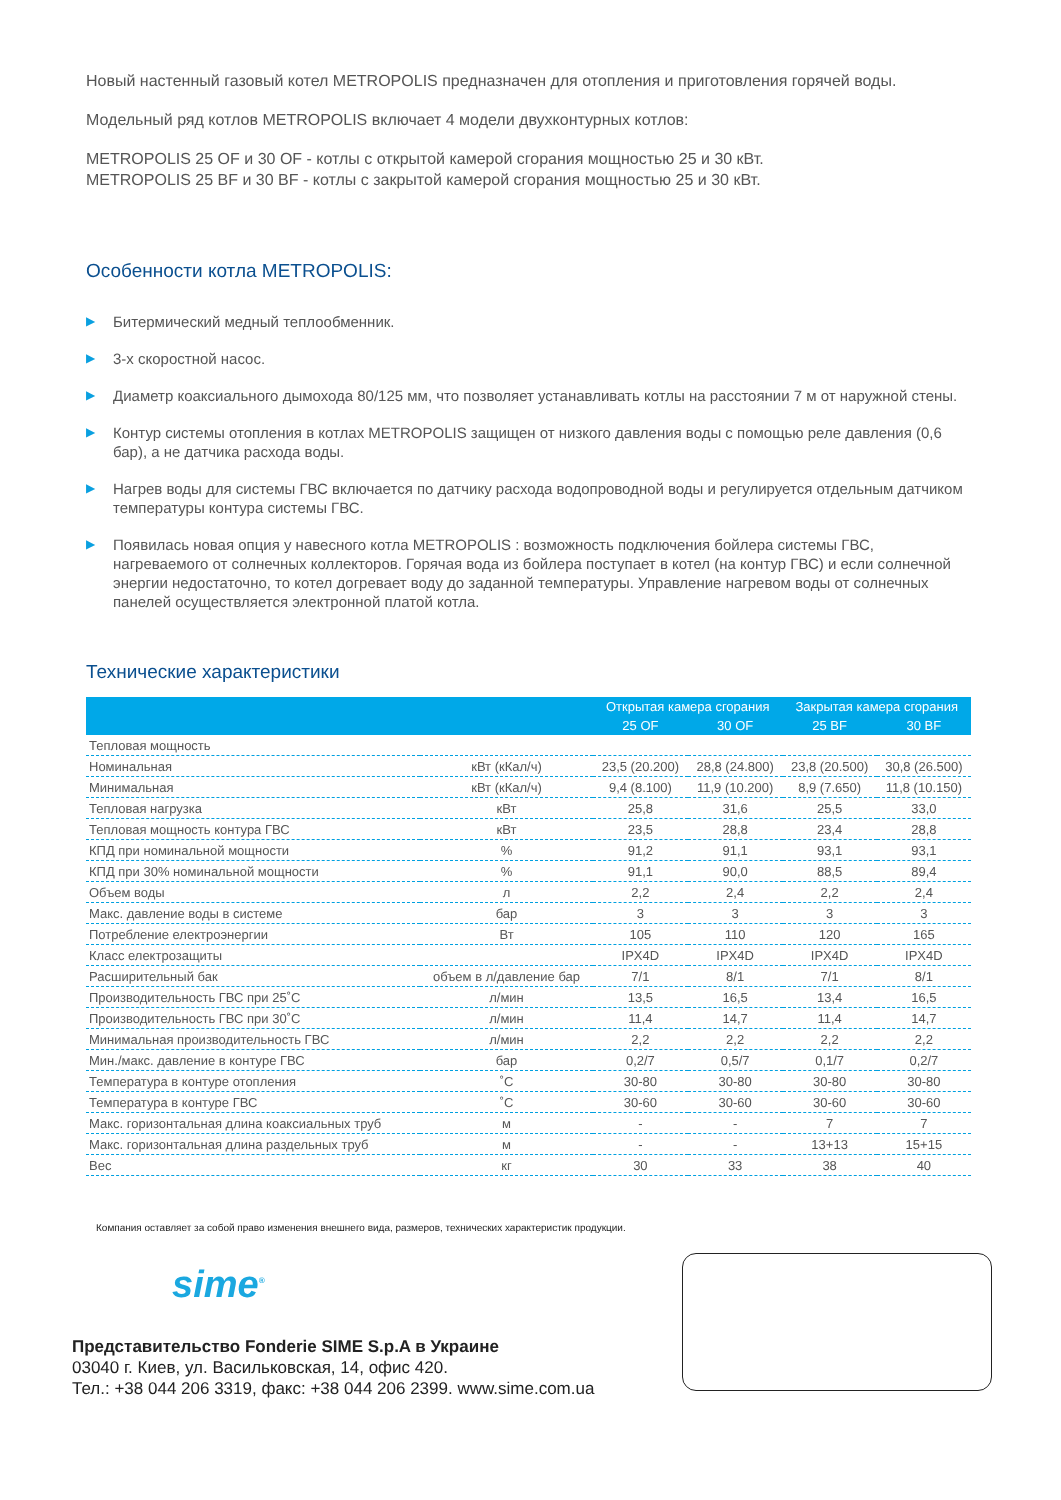Новый настенный газовый котел METROPOLIS предназначен для отопления и приготовления горячей воды.
Модельный ряд котлов METROPOLIS включает 4 модели двухконтурных котлов:
METROPOLIS 25 OF и 30 OF - котлы с открытой камерой сгорания мощностью 25 и 30 кВт.
METROPOLIS 25 BF и 30 BF - котлы с закрытой камерой сгорания мощностью 25 и 30 кВт.
Особенности котла METROPOLIS:
▶ Битермический медный теплообменник.
▶ 3-х скоростной насос.
▶ Диаметр коаксиального дымохода 80/125 мм, что позволяет устанавливать котлы на расстоянии 7 м от наружной стены.
▶ Контур системы отопления в котлах METROPOLIS защищен от низкого давления воды с помощью реле давления (0,6 бар), а не датчика расхода воды.
▶ Нагрев воды для системы ГВС включается по датчику расхода водопроводной воды и регулируется отдельным датчиком температуры контура системы ГВС.
▶ Появилась новая опция у навесного котла METROPOLIS : возможность подключения бойлера системы ГВС, нагреваемого от солнечных коллекторов. Горячая вода из бойлера поступает в котел (на контур ГВС) и если солнечной энергии недостаточно, то котел догревает воду до заданной температуры. Управление нагревом воды от солнечных панелей осуществляется электронной платой котла.
Технические характеристики
| | | Открытая камера сгорания | | Закрытая камера сгорания | |
| --- | --- | --- | --- | --- | --- |
| | | 25 OF | 30 OF | 25 BF | 30 BF |
| Тепловая мощность | | | | | |
| Номинальная | кВт (кКал/ч) | 23,5 (20.200) | 28,8 (24.800) | 23,8 (20.500) | 30,8 (26.500) |
| Минимальная | кВт (кКал/ч) | 9,4 (8.100) | 11,9 (10.200) | 8,9 (7.650) | 11,8 (10.150) |
| Тепловая нагрузка | кВт | 25,8 | 31,6 | 25,5 | 33,0 |
| Тепловая мощность контура ГВС | кВт | 23,5 | 28,8 | 23,4 | 28,8 |
| КПД при номинальной мощности | % | 91,2 | 91,1 | 93,1 | 93,1 |
| КПД при 30% номинальной мощности | % | 91,1 | 90,0 | 88,5 | 89,4 |
| Объем воды | л | 2,2 | 2,4 | 2,2 | 2,4 |
| Макс. давление воды в системе | бар | 3 | 3 | 3 | 3 |
| Потребление електроэнергии | Вт | 105 | 110 | 120 | 165 |
| Класс електрозащиты | | IPX4D | IPX4D | IPX4D | IPX4D |
| Расширительный бак | объем в л/давление бар | 7/1 | 8/1 | 7/1 | 8/1 |
| Производительность ГВС при 25˚С | л/мин | 13,5 | 16,5 | 13,4 | 16,5 |
| Производительность ГВС при 30˚С | л/мин | 11,4 | 14,7 | 11,4 | 14,7 |
| Минимальная производительность ГВС | л/мин | 2,2 | 2,2 | 2,2 | 2,2 |
| Мин./макс. давление в контуре ГВС | бар | 0,2/7 | 0,5/7 | 0,1/7 | 0,2/7 |
| Температура в контуре отопления | ˚С | 30-80 | 30-80 | 30-80 | 30-80 |
| Температура в контуре ГВС | ˚С | 30-60 | 30-60 | 30-60 | 30-60 |
| Макс. горизонтальная длина коаксиальных труб | м | - | - | 7 | 7 |
| Макс. горизонтальная длина раздельных труб | м | - | - | 13+13 | 15+15 |
| Вес | кг | 30 | 33 | 38 | 40 |
Компания оставляет за собой право изменения внешнего вида, размеров, технических характеристик продукции.
sime<sup>®</sup>
Представительство Fonderie SIME S.p.A в Украине
03040 г. Киев, ул. Васильковская, 14, офис 420.
Тел.: +38 044 206 3319, факс: +38 044 206 2399. www.sime.com.ua